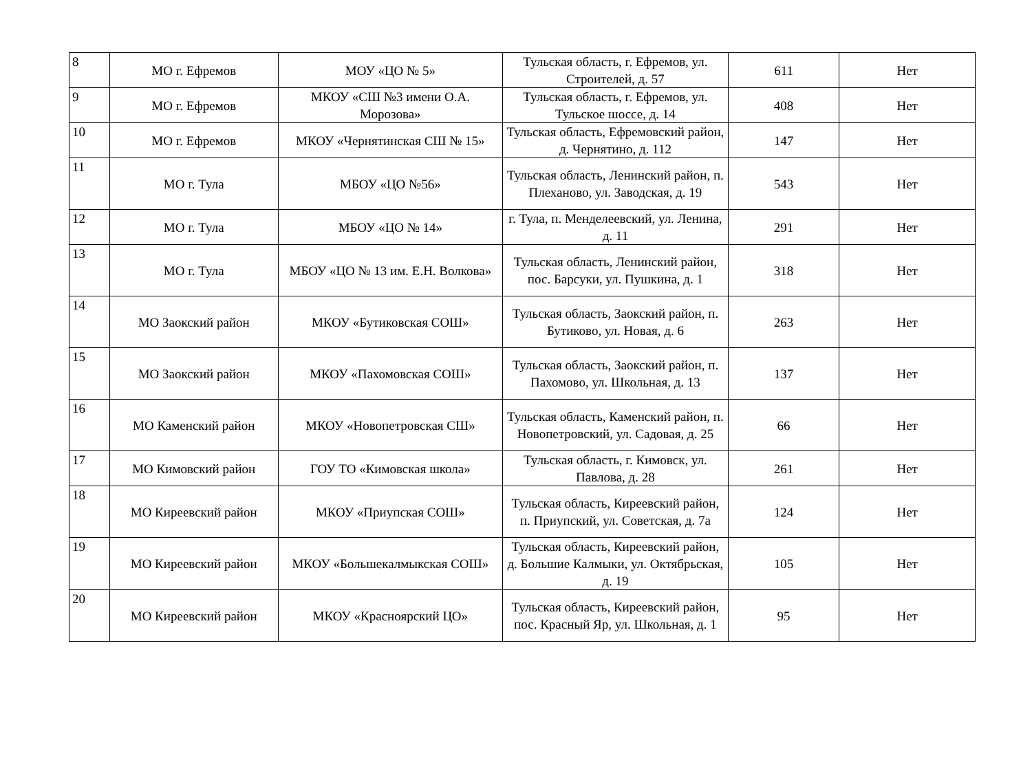| 8 | МО г. Ефремов | МОУ «ЦО № 5» | Тульская область, г. Ефремов, ул. Строителей, д. 57 | 611 | Нет |
| 9 | МО г. Ефремов | МКОУ «СШ №3 имени О.А. Морозова» | Тульская область, г. Ефремов, ул. Тульское шоссе, д. 14 | 408 | Нет |
| 10 | МО г. Ефремов | МКОУ «Чернятинская СШ № 15» | Тульская область, Ефремовский район, д. Чернятино, д. 112 | 147 | Нет |
| 11 | МО г. Тула | МБОУ «ЦО №56» | Тульская область, Ленинский район, п. Плеханово, ул. Заводская, д. 19 | 543 | Нет |
| 12 | МО г. Тула | МБОУ «ЦО № 14» | г. Тула, п. Менделеевский, ул. Ленина, д. 11 | 291 | Нет |
| 13 | МО г. Тула | МБОУ «ЦО № 13 им. Е.Н. Волкова» | Тульская область, Ленинский район, пос. Барсуки, ул. Пушкина, д. 1 | 318 | Нет |
| 14 | МО Заокский район | МКОУ «Бутиковская СОШ» | Тульская область, Заокский район, п. Бутиково, ул. Новая, д. 6 | 263 | Нет |
| 15 | МО Заокский район | МКОУ «Пахомовская СОШ» | Тульская область, Заокский район, п. Пахомово, ул. Школьная, д. 13 | 137 | Нет |
| 16 | МО Каменский район | МКОУ «Новопетровская СШ» | Тульская область, Каменский район, п. Новопетровский, ул. Садовая, д. 25 | 66 | Нет |
| 17 | МО Кимовский район | ГОУ ТО «Кимовская школа» | Тульская область, г. Кимовск, ул. Павлова, д. 28 | 261 | Нет |
| 18 | МО Киреевский район | МКОУ «Приупская СОШ» | Тульская область, Киреевский район, п. Приупский, ул. Советская, д. 7а | 124 | Нет |
| 19 | МО Киреевский район | МКОУ «Большекалмыкская СОШ» | Тульская область, Киреевский район, д. Большие Калмыки, ул. Октябрьская, д. 19 | 105 | Нет |
| 20 | МО Киреевский район | МКОУ «Красноярский ЦО» | Тульская область, Киреевский район, пос. Красный Яр, ул. Школьная, д. 1 | 95 | Нет |